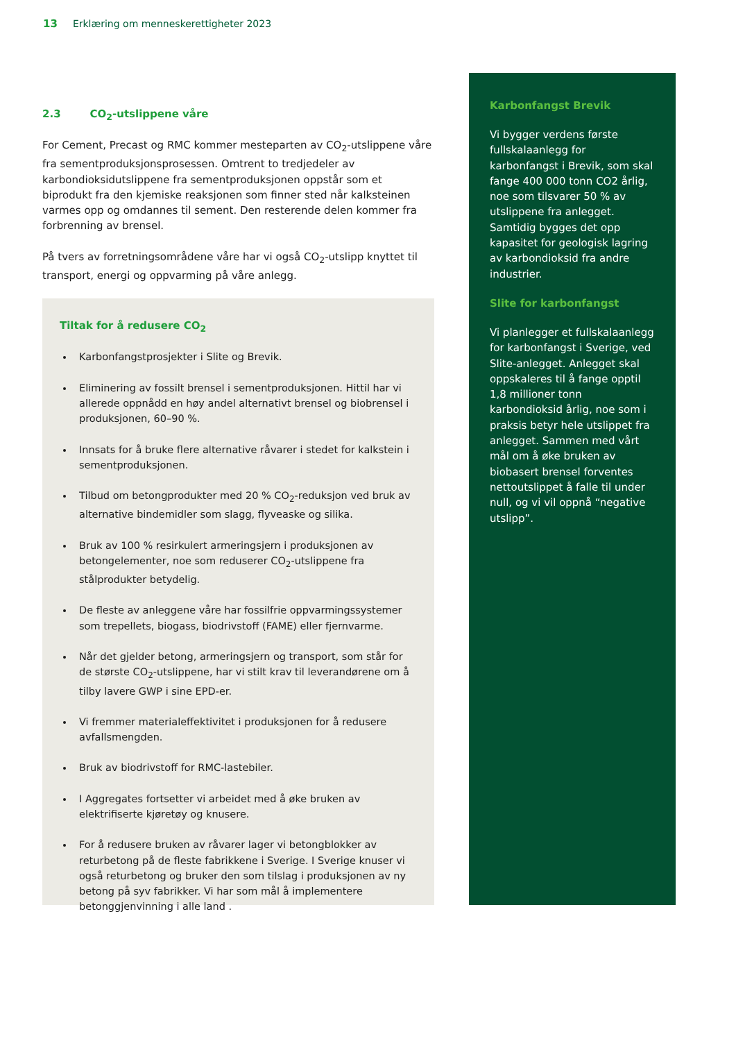13 Erklæring om menneskerettigheter 2023
2.3 CO<sub>2</sub>-utslippene våre
For Cement, Precast og RMC kommer mesteparten av CO<sub>2</sub>-utslippene våre fra sementproduksjonsprosessen. Omtrent to tredjedeler av karbondioksidutslippene fra sementproduksjonen oppstår som et biprodukt fra den kjemiske reaksjonen som finner sted når kalksteinen varmes opp og omdannes til sement. Den resterende delen kommer fra forbrenning av brensel.
På tvers av forretningsområdene våre har vi også CO<sub>2</sub>-utslipp knyttet til transport, energi og oppvarming på våre anlegg.
Tiltak for å redusere CO<sub>2</sub>
Karbonfangstprosjekter i Slite og Brevik.
Eliminering av fossilt brensel i sementproduksjonen. Hittil har vi allerede oppnådd en høy andel alternativt brensel og biobrensel i produksjonen, 60–90 %.
Innsats for å bruke flere alternative råvarer i stedet for kalkstein i sementproduksjonen.
Tilbud om betongprodukter med 20 % CO<sub>2</sub>-reduksjon ved bruk av alternative bindemidler som slagg, flyveaske og silika.
Bruk av 100 % resirkulert armeringsjern i produksjonen av betongelementer, noe som reduserer CO<sub>2</sub>-utslippene fra stålprodukter betydelig.
De fleste av anleggene våre har fossilfrie oppvarmingssystemer som trepellets, biogass, biodrivstoff (FAME) eller fjernvarme.
Når det gjelder betong, armeringsjern og transport, som står for de største CO<sub>2</sub>-utslippene, har vi stilt krav til leverandørene om å tilby lavere GWP i sine EPD-er.
Vi fremmer materialeffektivitet i produksjonen for å redusere avfallsmengden.
Bruk av biodrivstoff for RMC-lastebiler.
I Aggregates fortsetter vi arbeidet med å øke bruken av elektrifiserte kjøretøy og knusere.
For å redusere bruken av råvarer lager vi betongblokker av returbetong på de fleste fabrikkene i Sverige. I Sverige knuser vi også returbetong og bruker den som tilslag i produksjonen av ny betong på syv fabrikker. Vi har som mål å implementere betonggjenvinning i alle land .
Karbonfangst Brevik
Vi bygger verdens første fullskalaanlegg for karbonfangst i Brevik, som skal fange 400 000 tonn CO2 årlig, noe som tilsvarer 50 % av utslippene fra anlegget. Samtidig bygges det opp kapasitet for geologisk lagring av karbondioksid fra andre industrier.
Slite for karbonfangst
Vi planlegger et fullskalaanlegg for karbonfangst i Sverige, ved Slite-anlegget. Anlegget skal oppskaleres til å fange opptil 1,8 millioner tonn karbondioksid årlig, noe som i praksis betyr hele utslippet fra anlegget. Sammen med vårt mål om å øke bruken av biobasert brensel forventes nettoutslippet å falle til under null, og vi vil oppnå “negative utslipp”.